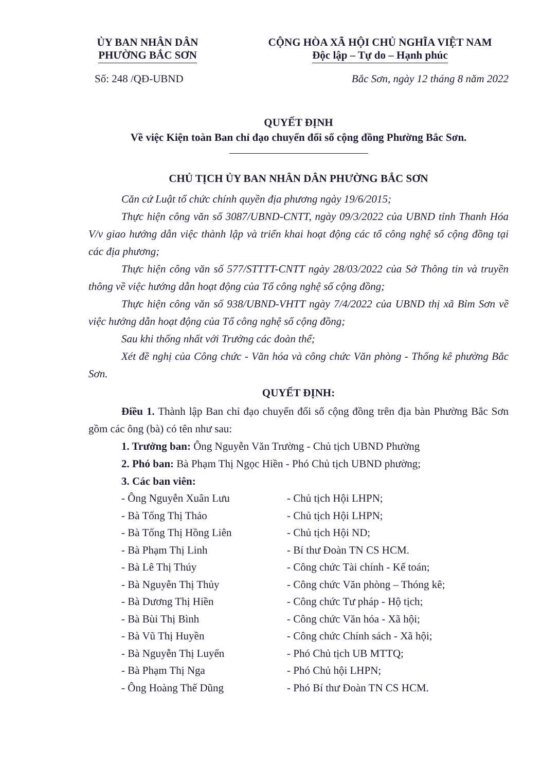ỦY BAN NHÂN DÂN
PHƯỜNG BẮC SƠN
CỘNG HÒA XÃ HỘI CHỦ NGHĨA VIỆT NAM
Độc lập – Tự do – Hạnh phúc
Số: 248 /QĐ-UBND Bắc Sơn, ngày 12 tháng 8 năm 2022
QUYẾT ĐỊNH
Về việc Kiện toàn Ban chỉ đạo chuyển đổi số cộng đồng Phường Bắc Sơn.
CHỦ TỊCH ỦY BAN NHÂN DÂN PHƯỜNG BẮC SƠN
Căn cứ Luật tổ chức chính quyền địa phương ngày 19/6/2015;
Thực hiện công văn số 3087/UBND-CNTT, ngày 09/3/2022 của UBND tỉnh Thanh Hóa V/v giao hướng dẫn việc thành lập và triển khai hoạt động các tổ công nghệ số cộng đồng tại các địa phương;
Thực hiện công văn số 577/STTTT-CNTT ngày 28/03/2022 của Sở Thông tin và truyền thông về việc hướng dẫn hoạt động của Tổ công nghệ số cộng đồng;
Thực hiện công văn số 938/UBND-VHTT ngày 7/4/2022 của UBND thị xã Bỉm Sơn về việc hướng dẫn hoạt động của Tổ công nghệ số cộng đồng;
Sau khi thống nhất với Trưởng các đoàn thể;
Xét đề nghị của Công chức - Văn hóa và công chức Văn phòng - Thống kê phường Bắc Sơn.
QUYẾT ĐỊNH:
Điều 1. Thành lập Ban chỉ đạo chuyển đổi số cộng đồng trên địa bàn Phường Bắc Sơn gồm các ông (bà) có tên như sau:
1. Trưởng ban: Ông Nguyễn Văn Trường - Chủ tịch UBND Phường
2. Phó ban: Bà Phạm Thị Ngọc Hiền - Phó Chủ tịch UBND phường;
3. Các ban viên:
- Ông Nguyễn Xuân Lưu
- Chủ tịch Hội LHPN;
- Bà Tống Thị Thảo
- Chủ tịch Hội LHPN;
- Bà Tống Thị Hồng Liên
- Chủ tịch Hội ND;
- Bà Phạm Thị Linh
- Bí thư Đoàn TN CS HCM.
- Bà Lê Thị Thúy
- Công chức Tài chính - Kế toán;
- Bà Nguyễn Thị Thủy
- Công chức Văn phòng – Thóng kê;
- Bà Dương Thị Hiền
- Công chức Tư pháp - Hộ tịch;
- Bà Bùi Thị Bình
- Công chức Văn hóa - Xã hội;
- Bà Vũ Thị Huyền
- Công chức Chính sách - Xã hội;
- Bà Nguyễn Thị Luyến
- Phó Chủ tịch UB MTTQ;
- Bà Phạm Thị Nga
- Phó Chủ hội LHPN;
- Ông Hoàng Thế Dũng
- Phó Bí thư Đoàn TN CS HCM.